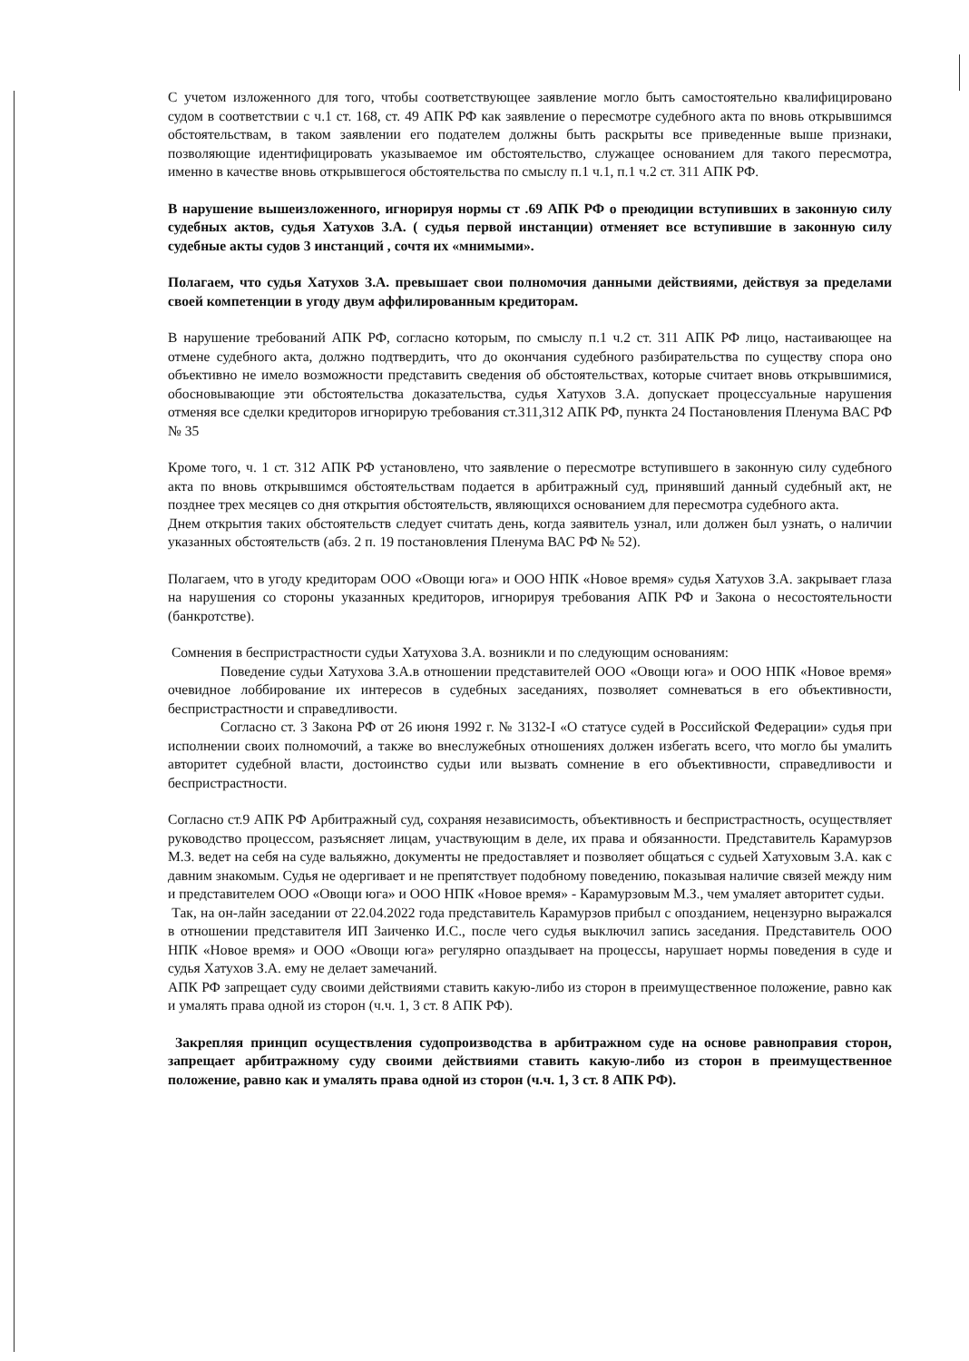С учетом изложенного для того, чтобы соответствующее заявление могло быть самостоятельно квалифицировано судом в соответствии с ч.1 ст. 168, ст. 49 АПК РФ как заявление о пересмотре судебного акта по вновь открывшимся обстоятельствам, в таком заявлении его подателем должны быть раскрыты все приведенные выше признаки, позволяющие идентифицировать указываемое им обстоятельство, служащее основанием для такого пересмотра, именно в качестве вновь открывшегося обстоятельства по смыслу п.1 ч.1, п.1 ч.2 ст. 311 АПК РФ.
В нарушение вышеизложенного, игнорируя нормы ст .69 АПК РФ о преюдиции вступивших в законную силу судебных актов, судья Хатухов З.А. ( судья первой инстанции) отменяет все вступившие в законную силу судебные акты судов 3 инстанций , сочтя их «мнимыми».
Полагаем, что судья Хатухов З.А. превышает свои полномочия данными действиями, действуя за пределами своей компетенции в угоду двум аффилированным кредиторам.
В нарушение требований АПК РФ, согласно которым, по смыслу п.1 ч.2 ст. 311 АПК РФ лицо, настаивающее на отмене судебного акта, должно подтвердить, что до окончания судебного разбирательства по существу спора оно объективно не имело возможности представить сведения об обстоятельствах, которые считает вновь открывшимися, обосновывающие эти обстоятельства доказательства, судья Хатухов З.А. допускает процессуальные нарушения отменяя все сделки кредиторов игнорирую требования ст.311,312 АПК РФ, пункта 24 Постановления Пленума ВАС РФ № 35
Кроме того, ч. 1 ст. 312 АПК РФ установлено, что заявление о пересмотре вступившего в законную силу судебного акта по вновь открывшимся обстоятельствам подается в арбитражный суд, принявший данный судебный акт, не позднее трех месяцев со дня открытия обстоятельств, являющихся основанием для пересмотра судебного акта.
Днем открытия таких обстоятельств следует считать день, когда заявитель узнал, или должен был узнать, о наличии указанных обстоятельств (абз. 2 п. 19 постановления Пленума ВАС РФ № 52).
Полагаем, что в угоду кредиторам ООО «Овощи юга» и ООО НПК «Новое время» судья Хатухов З.А. закрывает глаза на нарушения со стороны указанных кредиторов, игнорируя требования АПК РФ и Закона о несостоятельности (банкротстве).
Сомнения в беспристрастности судьи Хатухова З.А. возникли и по следующим основаниям:
Поведение судьи Хатухова З.А.в отношении представителей ООО «Овощи юга» и ООО НПК «Новое время» очевидное лоббирование их интересов в судебных заседаниях, позволяет сомневаться в его объективности, беспристрастности и справедливости.
Согласно ст. 3 Закона РФ от 26 июня 1992 г. № 3132-I «О статусе судей в Российской Федерации» судья при исполнении своих полномочий, а также во внеслужебных отношениях должен избегать всего, что могло бы умалить авторитет судебной власти, достоинство судьи или вызвать сомнение в его объективности, справедливости и беспристрастности.
Согласно ст.9 АПК РФ Арбитражный суд, сохраняя независимость, объективность и беспристрастность, осуществляет руководство процессом, разъясняет лицам, участвующим в деле, их права и обязанности. Представитель Карамурзов М.З. ведет на себя на суде вальяжно, документы не предоставляет и позволяет общаться с судьей Хатуховым З.А. как с давним знакомым. Судья не одергивает и не препятствует подобному поведению, показывая наличие связей между ним и представителем ООО «Овощи юга» и ООО НПК «Новое время» - Карамурзовым М.З., чем умаляет авторитет судьи.
Так, на он-лайн заседании от 22.04.2022 года представитель Карамурзов прибыл с опозданием, нецензурно выражался в отношении представителя ИП Заиченко И.С., после чего судья выключил запись заседания. Представитель ООО НПК «Новое время» и ООО «Овощи юга» регулярно опаздывает на процессы, нарушает нормы поведения в суде и судья Хатухов З.А. ему не делает замечаний.
АПК РФ запрещает суду своими действиями ставить какую-либо из сторон в преимущественное положение, равно как и умалять права одной из сторон (ч.ч. 1, 3 ст. 8 АПК РФ).
Закрепляя принцип осуществления судопроизводства в арбитражном суде на основе равноправия сторон, запрещает арбитражному суду своими действиями ставить какую-либо из сторон в преимущественное положение, равно как и умалять права одной из сторон (ч.ч. 1, 3 ст. 8 АПК РФ).